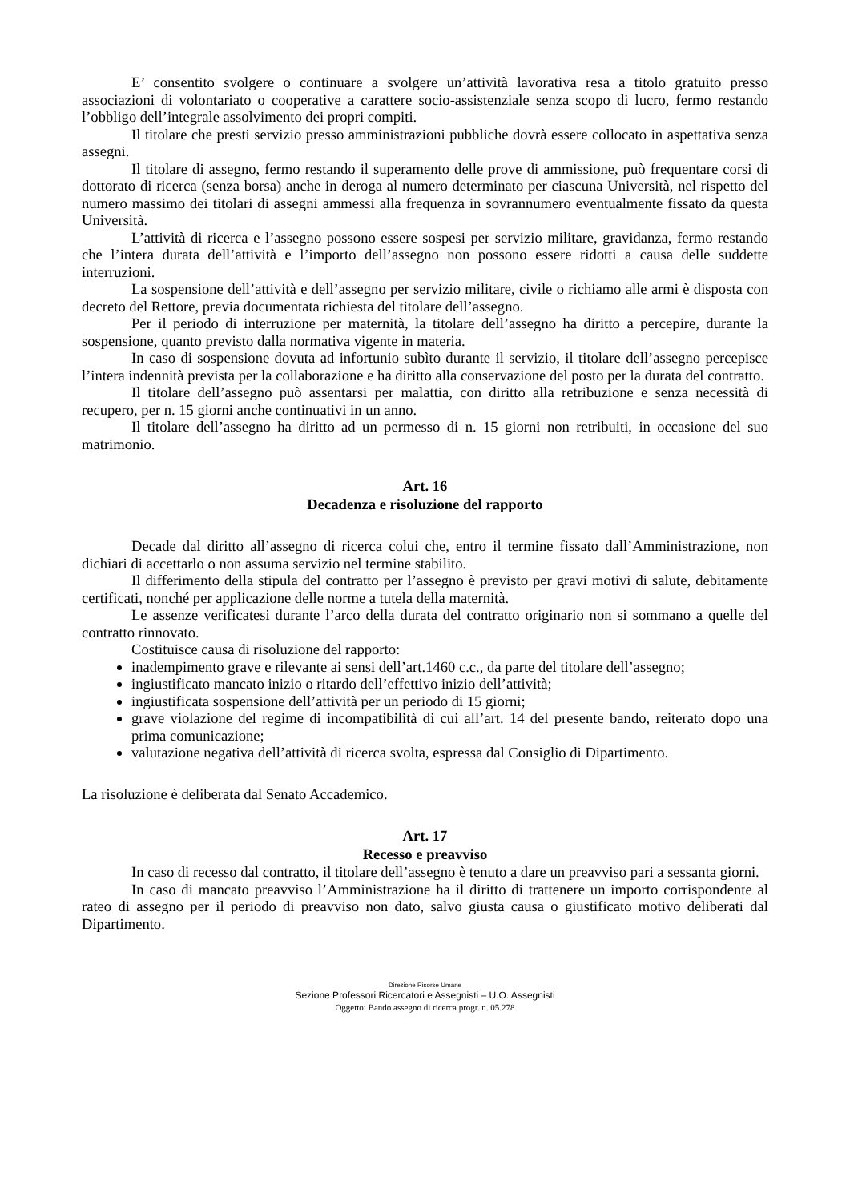E’ consentito svolgere o continuare a svolgere un’attività lavorativa resa a titolo gratuito presso associazioni di volontariato o cooperative a carattere socio-assistenziale senza scopo di lucro, fermo restando l’obbligo dell’integrale assolvimento dei propri compiti.
Il titolare che presti servizio presso amministrazioni pubbliche dovrà essere collocato in aspettativa senza assegni.
Il titolare di assegno, fermo restando il superamento delle prove di ammissione, può frequentare corsi di dottorato di ricerca (senza borsa) anche in deroga al numero determinato per ciascuna Università, nel rispetto del numero massimo dei titolari di assegni ammessi alla frequenza in sovrannumero eventualmente fissato da questa Università.
L’attività di ricerca e l’assegno possono essere sospesi per servizio militare, gravidanza, fermo restando che l’intera durata dell’attività e l’importo dell’assegno non possono essere ridotti a causa delle suddette interruzioni.
La sospensione dell’attività e dell’assegno per servizio militare, civile o richiamo alle armi è disposta con decreto del Rettore, previa documentata richiesta del titolare dell’assegno.
Per il periodo di interruzione per maternità, la titolare dell’assegno ha diritto a percepire, durante la sospensione, quanto previsto dalla normativa vigente in materia.
In caso di sospensione dovuta ad infortunio subìto durante il servizio, il titolare dell’assegno percepisce l’intera indennità prevista per la collaborazione e ha diritto alla conservazione del posto per la durata del contratto.
Il titolare dell’assegno può assentarsi per malattia, con diritto alla retribuzione e senza necessità di recupero, per n. 15 giorni anche continuativi in un anno.
Il titolare dell’assegno ha diritto ad un permesso di n. 15 giorni non retribuiti, in occasione del suo matrimonio.
Art. 16
Decadenza e risoluzione del rapporto
Decade dal diritto all’assegno di ricerca colui che, entro il termine fissato dall’Amministrazione, non dichiari di accettarlo o non assuma servizio nel termine stabilito.
Il differimento della stipula del contratto per l’assegno è previsto per gravi motivi di salute, debitamente certificati, nonché per applicazione delle norme a tutela della maternità.
Le assenze verificatesi durante l’arco della durata del contratto originario non si sommano a quelle del contratto rinnovato.
Costituisce causa di risoluzione del rapporto:
inadempimento grave e rilevante ai sensi dell’art.1460 c.c., da parte del titolare dell’assegno;
ingiustificato mancato inizio o ritardo dell’effettivo inizio dell’attività;
ingiustificata sospensione dell’attività per un periodo di 15 giorni;
grave violazione del regime di incompatibilità di cui all’art. 14 del presente bando, reiterato dopo una prima comunicazione;
valutazione negativa dell’attività di ricerca svolta, espressa dal Consiglio di Dipartimento.
La risoluzione è deliberata dal Senato Accademico.
Art. 17
Recesso e preavviso
In caso di recesso dal contratto, il titolare dell’assegno è tenuto a dare un preavviso pari a sessanta giorni.
In caso di mancato preavviso l’Amministrazione ha il diritto di trattenere un importo corrispondente al rateo di assegno per il periodo di preavviso non dato, salvo giusta causa o giustificato motivo deliberati dal Dipartimento.
Direzione Risorse Umane
Sezione Professori Ricercatori e Assegnisti – U.O. Assegnisti
Oggetto: Bando assegno di ricerca progr. n. 05.278